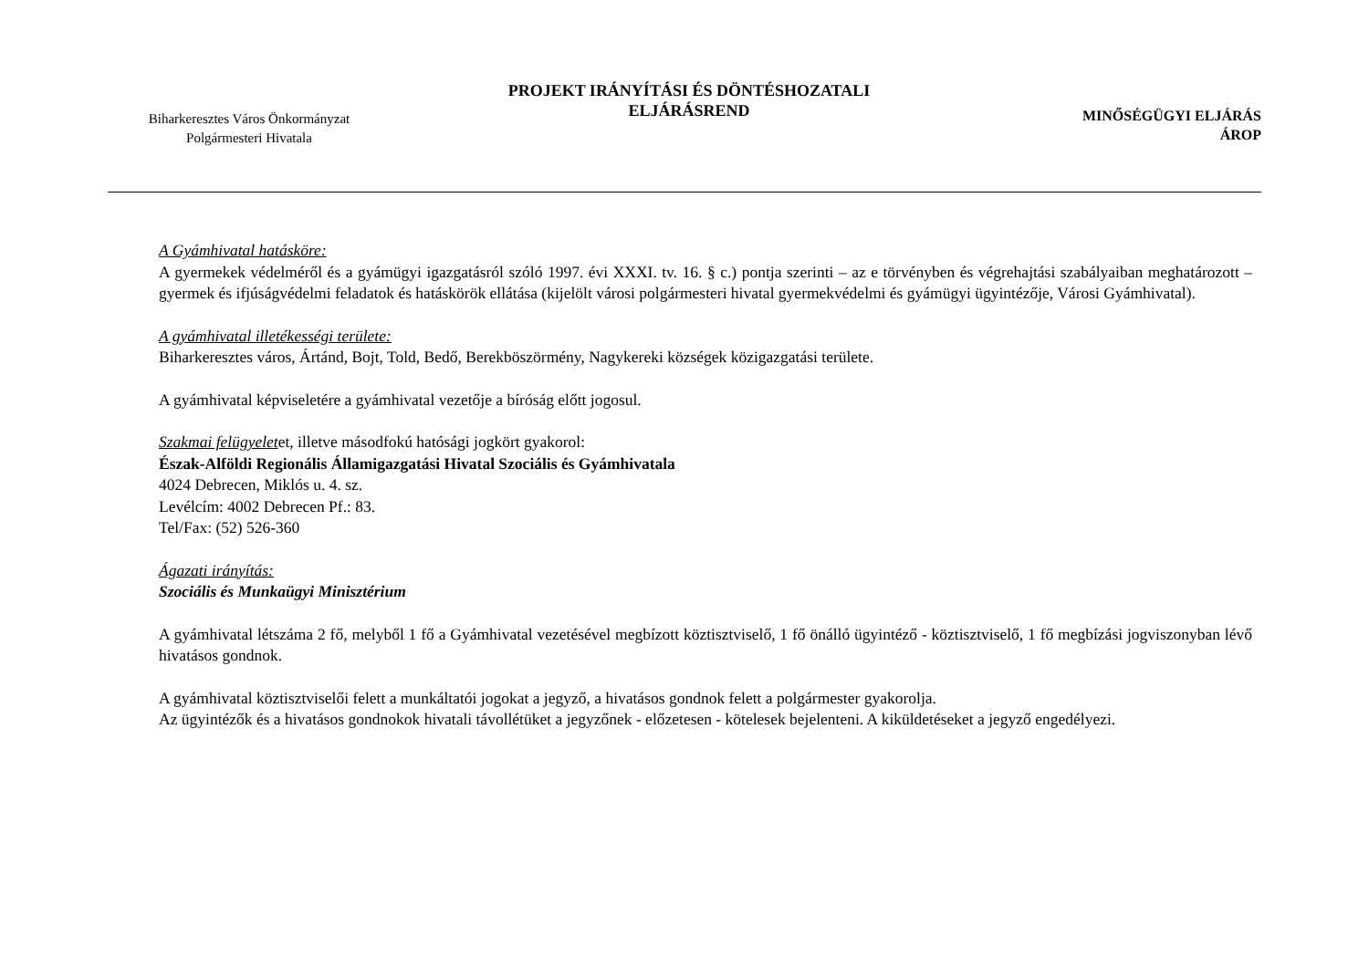Biharkeresztes Város Önkormányzat
Polgármesteri Hivatala
PROJEKT IRÁNYÍTÁSI ÉS DÖNTÉSHOZATALI
ELJÁRÁSREND
MINŐSÉGÜGYI ELJÁRÁS
ÁROP
A Gyámhivatal hatásköre:
A gyermekek védelméről és a gyámügyi igazgatásról szóló 1997. évi XXXI. tv. 16. § c.) pontja szerinti – az e törvényben és végrehajtási szabályaiban meghatározott – gyermek és ifjúságvédelmi feladatok és hatáskörök ellátása (kijelölt városi polgármesteri hivatal gyermekvédelmi és gyámügyi ügyintézője, Városi Gyámhivatal).
A gyámhivatal illetékességi területe:
Biharkeresztes város, Ártánd, Bojt, Told, Bedő, Berekböszörmény, Nagykereki községek közigazgatási területe.
A gyámhivatal képviseletére a gyámhivatal vezetője a bíróság előtt jogosul.
Szakmai felügyeletet, illetve másodfokú hatósági jogkört gyakorol:
Észak-Alföldi Regionális Államigazgatási Hivatal Szociális és Gyámhivatala
4024 Debrecen, Miklós u. 4. sz.
Levélcím: 4002 Debrecen Pf.: 83.
Tel/Fax: (52) 526-360
Ágazati irányítás:
Szociális és Munkaügyi Minisztérium
A gyámhivatal létszáma 2 fő, melyből 1 fő a Gyámhivatal vezetésével megbízott köztisztviselő, 1 fő önálló ügyintéző - köztisztviselő, 1 fő megbízási jogviszonyban lévő hivatásos gondnok.
A gyámhivatal köztisztviselői felett a munkáltatói jogokat a jegyző, a hivatásos gondnok felett a polgármester gyakorolja.
Az ügyintézők és a hivatásos gondnokok hivatali távollétüket a jegyzőnek - előzetesen - kötelesek bejelenteni. A kiküldetéseket a jegyző engedélyezi.